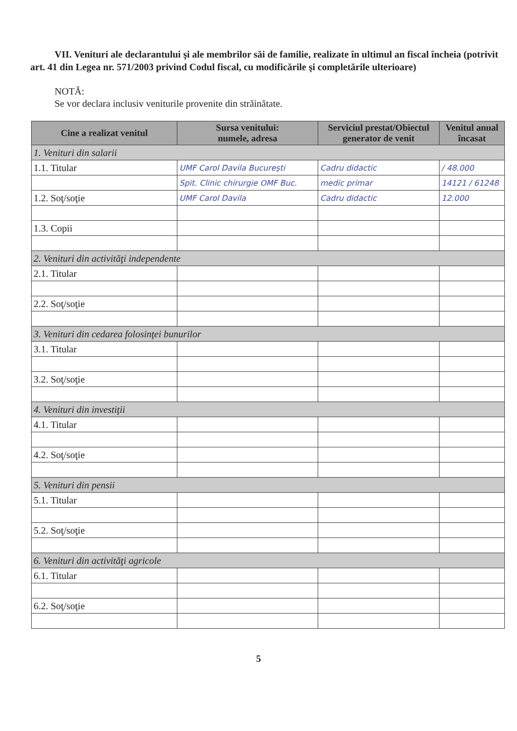VII. Venituri ale declarantului şi ale membrilor săi de familie, realizate în ultimul an fiscal încheia (potrivit art. 41 din Legea nr. 571/2003 privind Codul fiscal, cu modificările şi completările ulterioare)
NOTĂ:
Se vor declara inclusiv veniturile provenite din străinătate.
| Cine a realizat venitul | Sursa venitului: numele, adresa | Serviciul prestat/Obiectul generator de venit | Venitul anual încasat |
| --- | --- | --- | --- |
| 1. Venituri din salarii | | | |
| 1.1. Titular | UMF Carol Davila Bucureşti | Cadru didactic | / 48.000 |
| | Spit. Clinic chirurgie OMF Buc. | medic primar | 14121 / 61248 |
| 1.2. Soţ/soţie | UMF Carol Davila | Cadru didactic | 12.000 |
| 1.3. Copii | | | |
| 2. Venituri din activităţi independente | | | |
| 2.1. Titular | | | |
| 2.2. Soţ/soţie | | | |
| 3. Venituri din cedarea folosinţei bunurilor | | | |
| 3.1. Titular | | | |
| 3.2. Soţ/soţie | | | |
| 4. Venituri din investiţii | | | |
| 4.1. Titular | | | |
| 4.2. Soţ/soţie | | | |
| 5. Venituri din pensii | | | |
| 5.1. Titular | | | |
| 5.2. Soţ/soţie | | | |
| 6. Venituri din activităţi agricole | | | |
| 6.1. Titular | | | |
| 6.2. Soţ/soţie | | | |
5